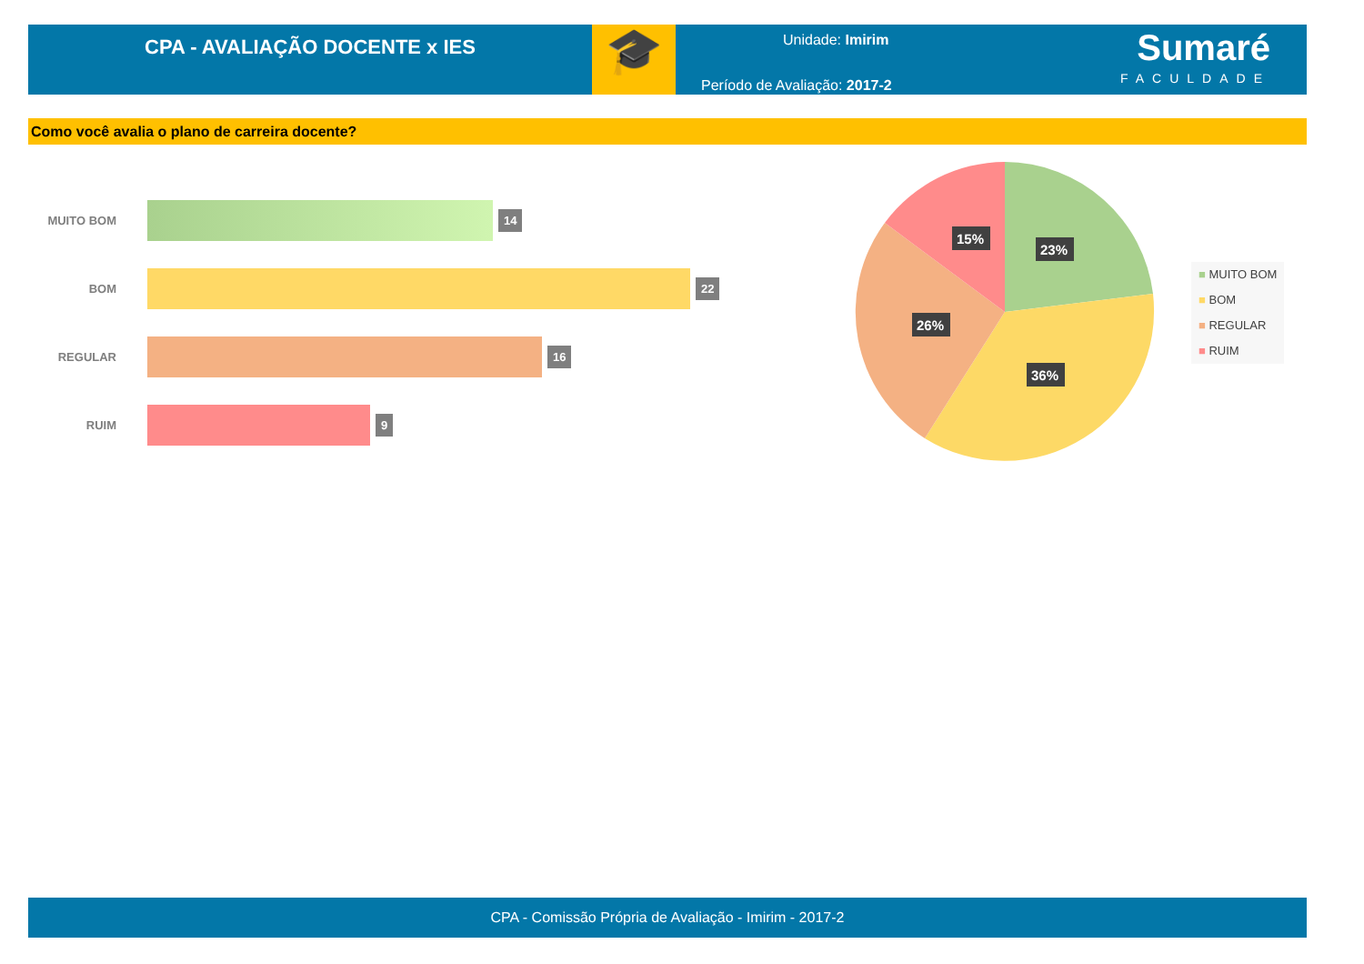CPA - AVALIAÇÃO DOCENTE x IES
🎓
Unidade: Imirim
Período de Avaliação: 2017-2
Sumaré
FACULDADE
Como você avalia o plano de carreira docente?
MUITO BOM
14
BOM
22
REGULAR
16
RUIM
9
23%
15%
26%
36%
■ MUITO BOM
■ BOM
■ REGULAR
■ RUIM
CPA - Comissão Própria de Avaliação - Imirim - 2017-2